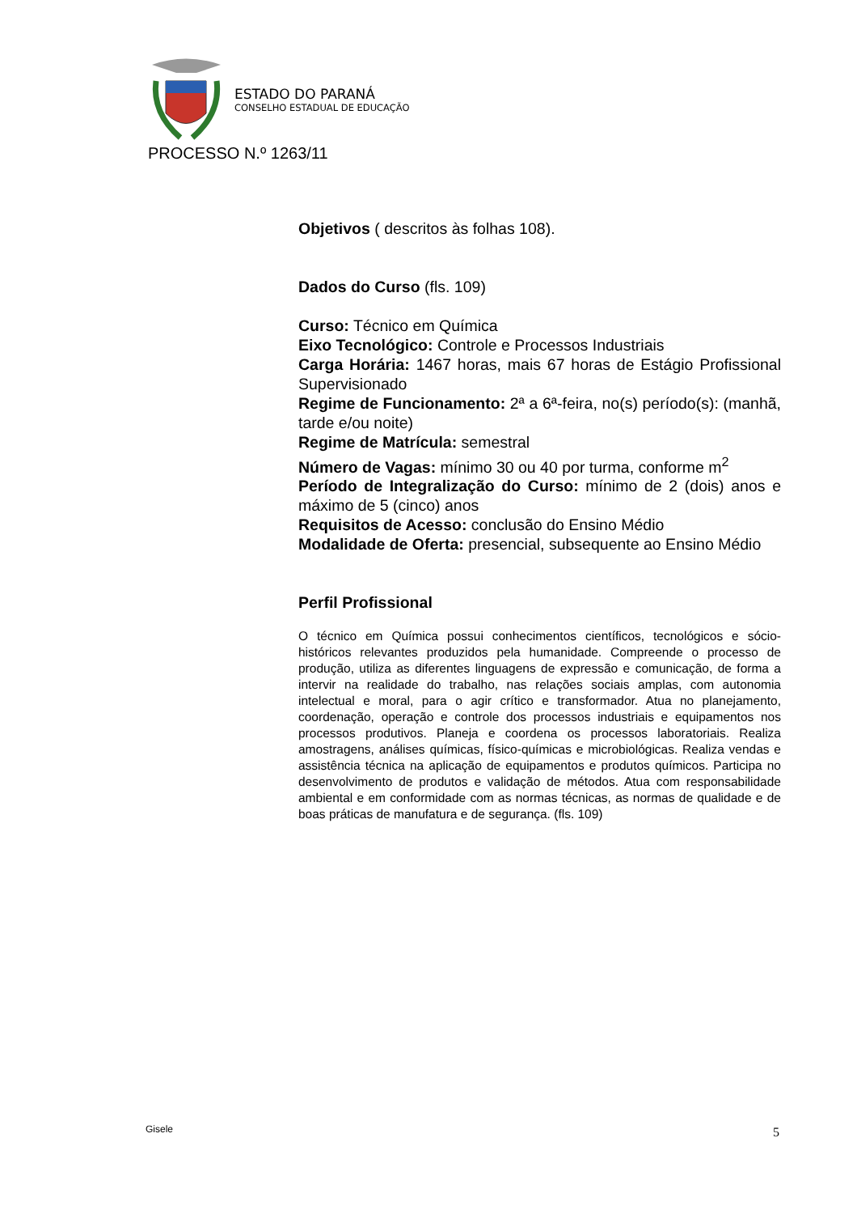ESTADO DO PARANÁ
CONSELHO ESTADUAL DE EDUCAÇÃO
PROCESSO N.º 1263/11
Objetivos ( descritos às folhas 108).
Dados do Curso (fls. 109)
Curso: Técnico em Química
Eixo Tecnológico: Controle e Processos Industriais
Carga Horária: 1467 horas, mais 67 horas de Estágio Profissional Supervisionado
Regime de Funcionamento: 2ª a 6ª-feira, no(s) período(s): (manhã, tarde e/ou noite)
Regime de Matrícula: semestral
Número de Vagas: mínimo 30 ou 40 por turma, conforme m<sup>2</sup>
Período de Integralização do Curso: mínimo de 2 (dois) anos e máximo de 5 (cinco) anos
Requisitos de Acesso: conclusão do Ensino Médio
Modalidade de Oferta: presencial, subsequente ao Ensino Médio
Perfil Profissional
O técnico em Química possui conhecimentos científicos, tecnológicos e sócio-históricos relevantes produzidos pela humanidade. Compreende o processo de produção, utiliza as diferentes linguagens de expressão e comunicação, de forma a intervir na realidade do trabalho, nas relações sociais amplas, com autonomia intelectual e moral, para o agir crítico e transformador. Atua no planejamento, coordenação, operação e controle dos processos industriais e equipamentos nos processos produtivos. Planeja e coordena os processos laboratoriais. Realiza amostragens, análises químicas, físico-químicas e microbiológicas. Realiza vendas e assistência técnica na aplicação de equipamentos e produtos químicos. Participa no desenvolvimento de produtos e validação de métodos. Atua com responsabilidade ambiental e em conformidade com as normas técnicas, as normas de qualidade e de boas práticas de manufatura e de segurança. (fls. 109)
Gisele 5